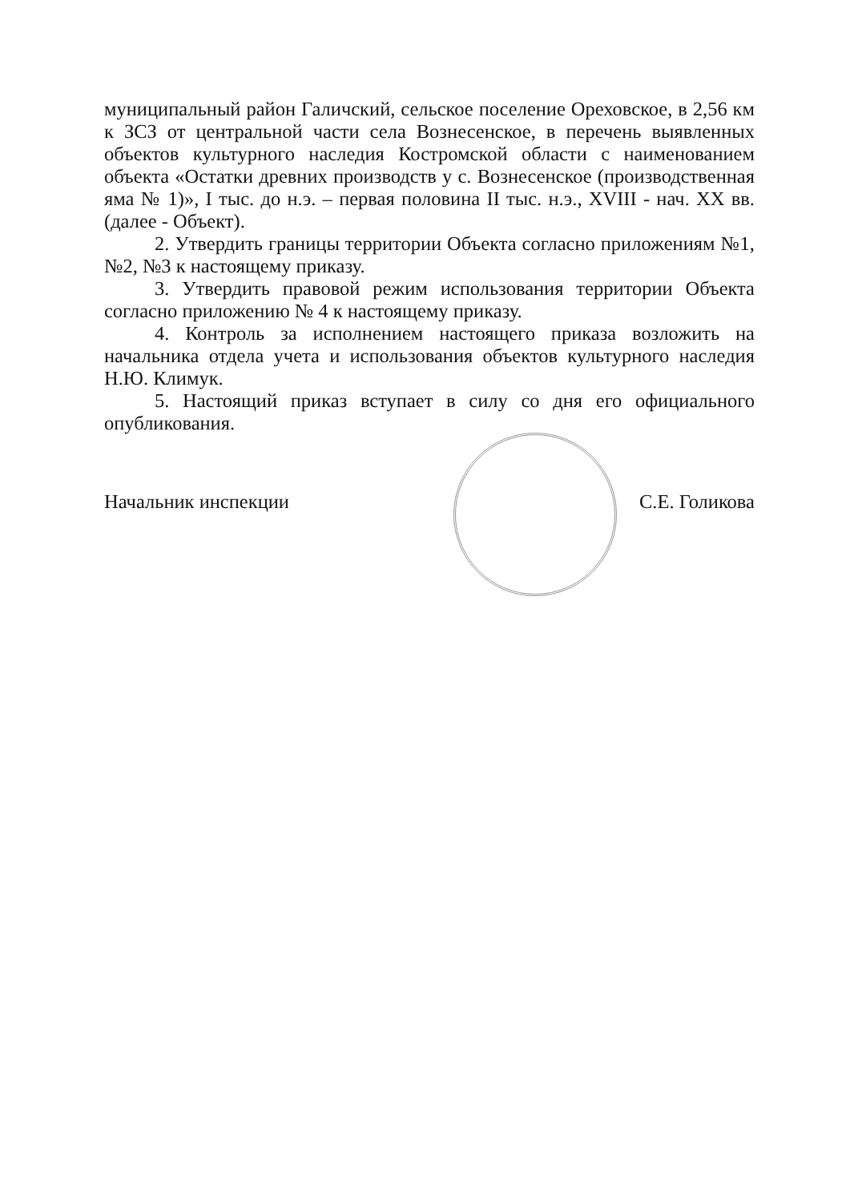муниципальный район Галичский, сельское поселение Ореховское, в 2,56 км к ЗСЗ от центральной части села Вознесенское, в перечень выявленных объектов культурного наследия Костромской области с наименованием объекта «Остатки древних производств у с. Вознесенское (производственная яма № 1)», I тыс. до н.э. – первая половина II тыс. н.э., XVIII - нач. XX вв. (далее - Объект).
2. Утвердить границы территории Объекта согласно приложениям №1, №2, №3 к настоящему приказу.
3. Утвердить правовой режим использования территории Объекта согласно приложению № 4 к настоящему приказу.
4. Контроль за исполнением настоящего приказа возложить на начальника отдела учета и использования объектов культурного наследия Н.Ю. Климук.
5. Настоящий приказ вступает в силу со дня его официального опубликования.
Начальник инспекции С.Е. Голикова